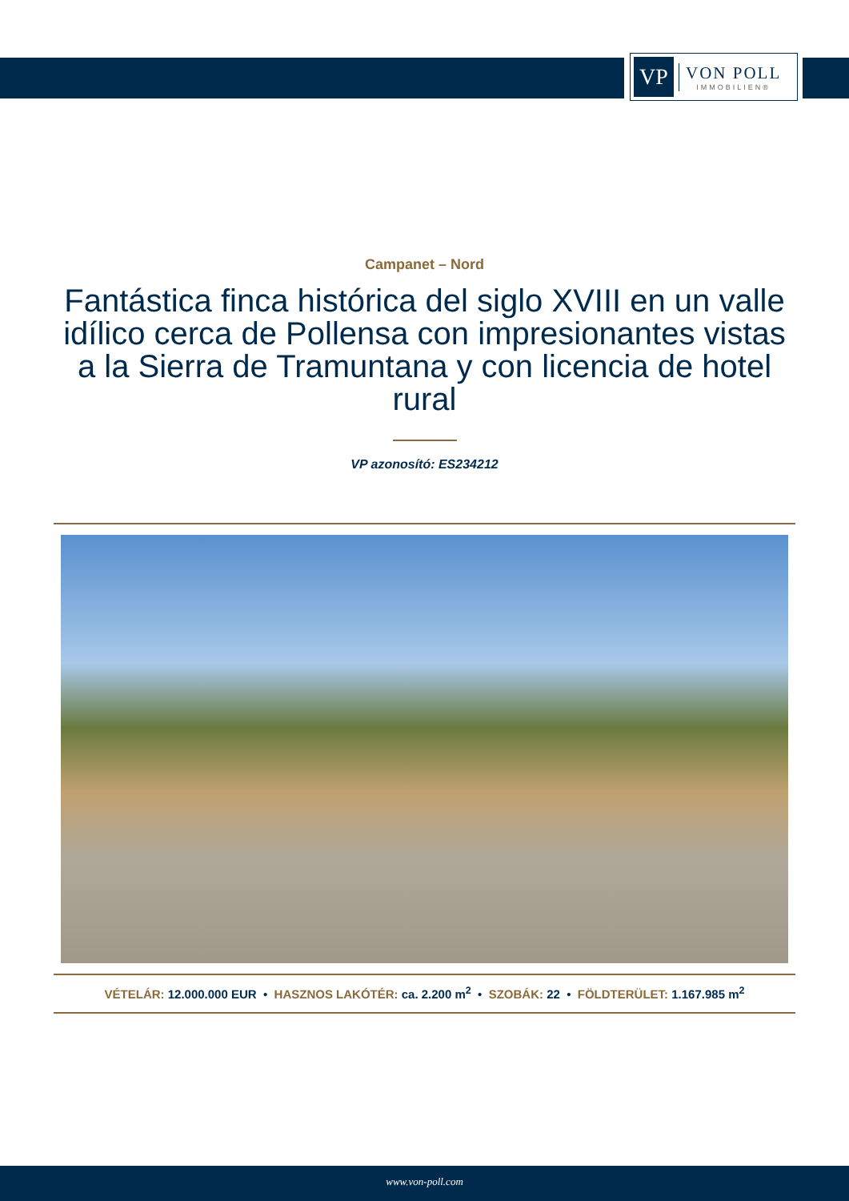VP
VON POLL
IMMOBILIEN®
Campanet – Nord
Fantástica finca histórica del siglo XVIII en un valle idílico cerca de Pollensa con impresionantes vistas a la Sierra de Tramuntana y con licencia de hotel rural
VP azonosító: ES234212
VÉTELÁR: 12.000.000 EUR • HASZNOS LAKÓTÉR: ca. 2.200 m<sup>2</sup> • SZOBÁK: 22 • FÖLDTERÜLET: 1.167.985 m<sup>2</sup>
www.von-poll.com